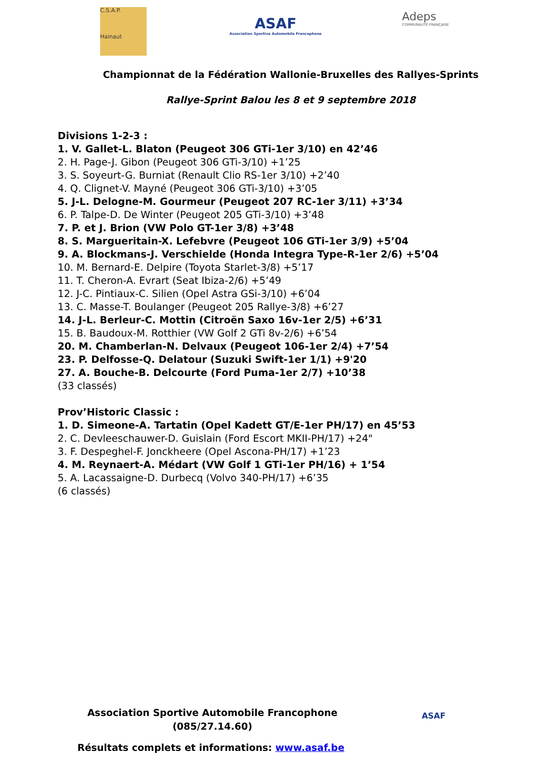C.S.A.P.
Hainaut
ASAF
Association Sportive Automobile Francophone
Adeps
COMMUNAUTÉ FRANÇAISE
Championnat de la Fédération Wallonie-Bruxelles des Rallyes-Sprints
Rallye-Sprint Balou les 8 et 9 septembre 2018
Divisions 1-2-3 :
1. V. Gallet-L. Blaton (Peugeot 306 GTi-1er 3/10) en 42’46
2. H. Page-J. Gibon (Peugeot 306 GTi-3/10) +1’25
3. S. Soyeurt-G. Burniat (Renault Clio RS-1er 3/10) +2’40
4. Q. Clignet-V. Mayné (Peugeot 306 GTi-3/10) +3’05
5. J-L. Delogne-M. Gourmeur (Peugeot 207 RC-1er 3/11) +3’34
6. P. Talpe-D. De Winter (Peugeot 205 GTi-3/10) +3’48
7. P. et J. Brion (VW Polo GT-1er 3/8) +3’48
8. S. Margueritain-X. Lefebvre (Peugeot 106 GTi-1er 3/9) +5’04
9. A. Blockmans-J. Verschielde (Honda Integra Type-R-1er 2/6) +5’04
10. M. Bernard-E. Delpire (Toyota Starlet-3/8) +5’17
11. T. Cheron-A. Evrart (Seat Ibiza-2/6) +5’49
12. J-C. Pintiaux-C. Silien (Opel Astra GSi-3/10) +6’04
13. C. Masse-T. Boulanger (Peugeot 205 Rallye-3/8) +6’27
14. J-L. Berleur-C. Mottin (Citroën Saxo 16v-1er 2/5) +6’31
15. B. Baudoux-M. Rotthier (VW Golf 2 GTi 8v-2/6) +6’54
20. M. Chamberlan-N. Delvaux (Peugeot 106-1er 2/4) +7’54
23. P. Delfosse-Q. Delatour (Suzuki Swift-1er 1/1) +9'20
27. A. Bouche-B. Delcourte (Ford Puma-1er 2/7) +10’38
(33 classés)
Prov’Historic Classic :
1. D. Simeone-A. Tartatin (Opel Kadett GT/E-1er PH/17) en 45’53
2. C. Devleeschauwer-D. Guislain (Ford Escort MKII-PH/17) +24"
3. F. Despeghel-F. Jonckheere (Opel Ascona-PH/17) +1’23
4. M. Reynaert-A. Médart (VW Golf 1 GTi-1er PH/16) + 1’54
5. A. Lacassaigne-D. Durbecq (Volvo 340-PH/17) +6’35
(6 classés)
Association Sportive Automobile Francophone
(085/27.14.60)
ASAF
Résultats complets et informations: www.asaf.be